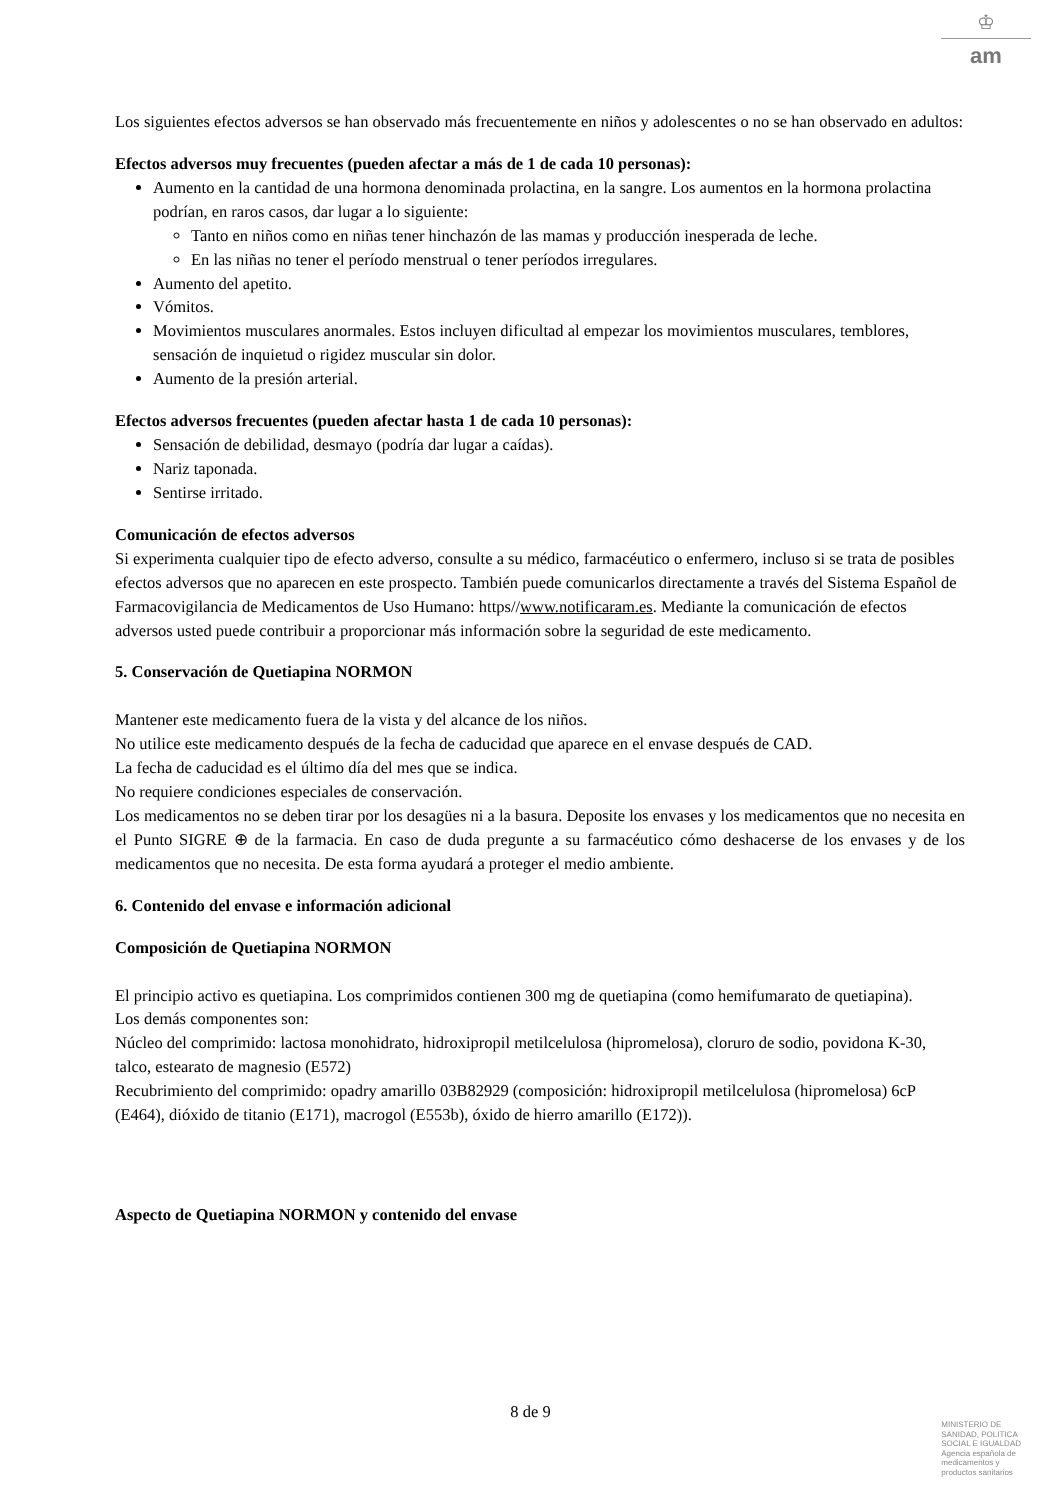♔
am
Los siguientes efectos adversos se han observado más frecuentemente en niños y adolescentes o no se han observado en adultos:
Efectos adversos muy frecuentes (pueden afectar a más de 1 de cada 10 personas):
Aumento en la cantidad de una hormona denominada prolactina, en la sangre. Los aumentos en la hormona prolactina podrían, en raros casos, dar lugar a lo siguiente:
Tanto en niños como en niñas tener hinchazón de las mamas y producción inesperada de leche.
En las niñas no tener el período menstrual o tener períodos irregulares.
Aumento del apetito.
Vómitos.
Movimientos musculares anormales. Estos incluyen dificultad al empezar los movimientos musculares, temblores, sensación de inquietud o rigidez muscular sin dolor.
Aumento de la presión arterial.
Efectos adversos frecuentes (pueden afectar hasta 1 de cada 10 personas):
Sensación de debilidad, desmayo (podría dar lugar a caídas).
Nariz taponada.
Sentirse irritado.
Comunicación de efectos adversos
Si experimenta cualquier tipo de efecto adverso, consulte a su médico, farmacéutico o enfermero, incluso si se trata de posibles efectos adversos que no aparecen en este prospecto. También puede comunicarlos directamente a través del Sistema Español de Farmacovigilancia de Medicamentos de Uso Humano: https//www.notificaram.es. Mediante la comunicación de efectos adversos usted puede contribuir a proporcionar más información sobre la seguridad de este medicamento.
5. Conservación de Quetiapina NORMON
Mantener este medicamento fuera de la vista y del alcance de los niños.
No utilice este medicamento después de la fecha de caducidad que aparece en el envase después de CAD.
La fecha de caducidad es el último día del mes que se indica.
No requiere condiciones especiales de conservación.
Los medicamentos no se deben tirar por los desagües ni a la basura. Deposite los envases y los medicamentos que no necesita en el Punto SIGRE ⊕ de la farmacia. En caso de duda pregunte a su farmacéutico cómo deshacerse de los envases y de los medicamentos que no necesita. De esta forma ayudará a proteger el medio ambiente.
6. Contenido del envase e información adicional
Composición de Quetiapina NORMON
El principio activo es quetiapina. Los comprimidos contienen 300 mg de quetiapina (como hemifumarato de quetiapina).
Los demás componentes son:
Núcleo del comprimido: lactosa monohidrato, hidroxipropil metilcelulosa (hipromelosa), cloruro de sodio, povidona K-30, talco, estearato de magnesio (E572)
Recubrimiento del comprimido: opadry amarillo 03B82929 (composición: hidroxipropil metilcelulosa (hipromelosa) 6cP (E464), dióxido de titanio (E171), macrogol (E553b), óxido de hierro amarillo (E172)).
Aspecto de Quetiapina NORMON y contenido del envase
8 de 9
MINISTERIO DE
SANIDAD, POLITICA
SOCIAL E IGUALDAD
Agencia española de
medicamentos y
productos sanitarios